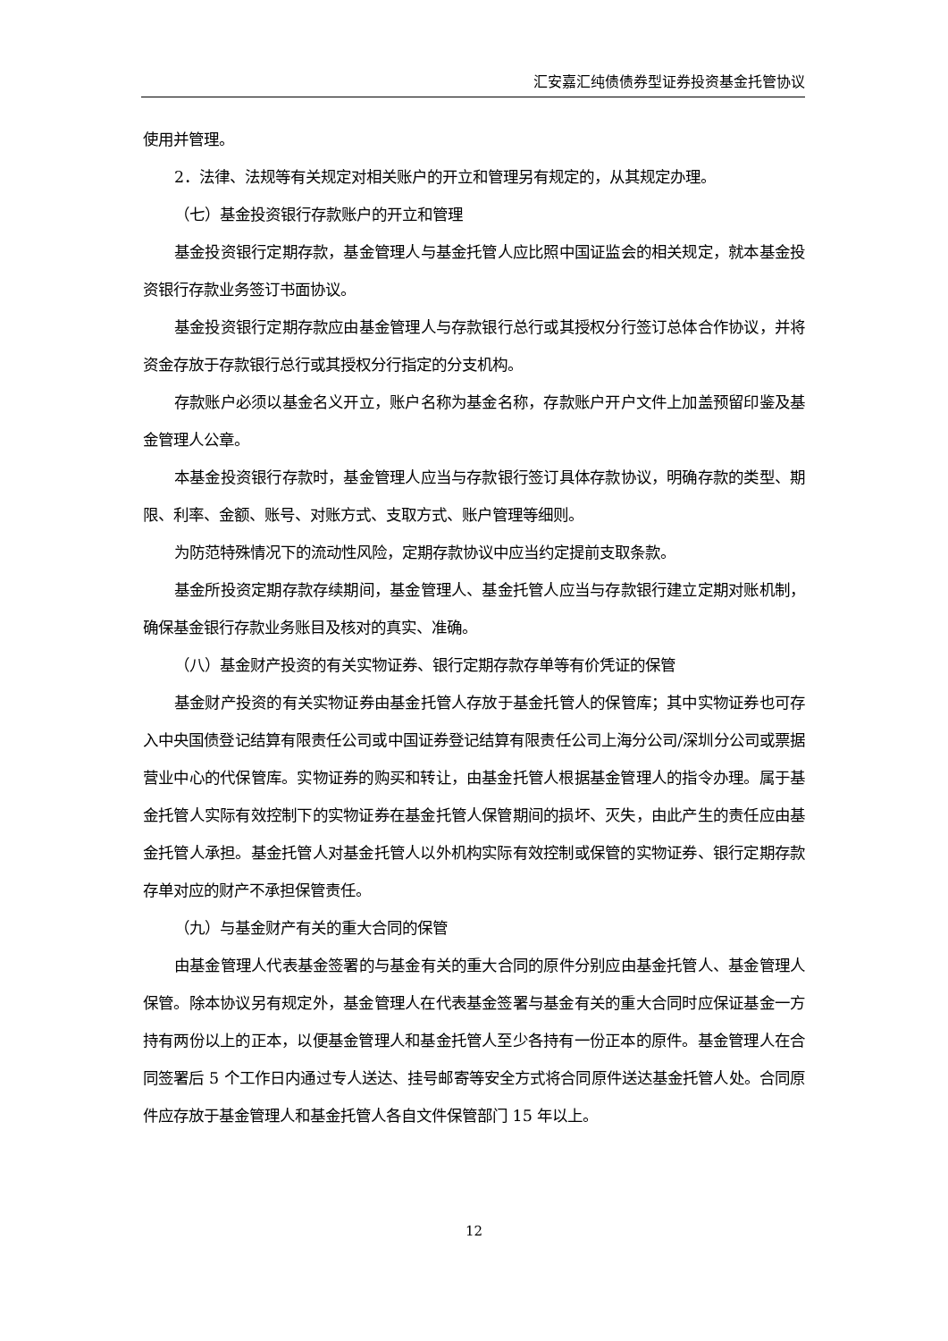汇安嘉汇纯债债券型证券投资基金托管协议
使用并管理。
2．法律、法规等有关规定对相关账户的开立和管理另有规定的，从其规定办理。
（七）基金投资银行存款账户的开立和管理
基金投资银行定期存款，基金管理人与基金托管人应比照中国证监会的相关规定，就本基金投资银行存款业务签订书面协议。
基金投资银行定期存款应由基金管理人与存款银行总行或其授权分行签订总体合作协议，并将资金存放于存款银行总行或其授权分行指定的分支机构。
存款账户必须以基金名义开立，账户名称为基金名称，存款账户开户文件上加盖预留印鉴及基金管理人公章。
本基金投资银行存款时，基金管理人应当与存款银行签订具体存款协议，明确存款的类型、期限、利率、金额、账号、对账方式、支取方式、账户管理等细则。
为防范特殊情况下的流动性风险，定期存款协议中应当约定提前支取条款。
基金所投资定期存款存续期间，基金管理人、基金托管人应当与存款银行建立定期对账机制，确保基金银行存款业务账目及核对的真实、准确。
（八）基金财产投资的有关实物证券、银行定期存款存单等有价凭证的保管
基金财产投资的有关实物证券由基金托管人存放于基金托管人的保管库；其中实物证券也可存入中央国债登记结算有限责任公司或中国证券登记结算有限责任公司上海分公司/深圳分公司或票据营业中心的代保管库。实物证券的购买和转让，由基金托管人根据基金管理人的指令办理。属于基金托管人实际有效控制下的实物证券在基金托管人保管期间的损坏、灭失，由此产生的责任应由基金托管人承担。基金托管人对基金托管人以外机构实际有效控制或保管的实物证券、银行定期存款存单对应的财产不承担保管责任。
（九）与基金财产有关的重大合同的保管
由基金管理人代表基金签署的与基金有关的重大合同的原件分别应由基金托管人、基金管理人保管。除本协议另有规定外，基金管理人在代表基金签署与基金有关的重大合同时应保证基金一方持有两份以上的正本，以便基金管理人和基金托管人至少各持有一份正本的原件。基金管理人在合同签署后 5 个工作日内通过专人送达、挂号邮寄等安全方式将合同原件送达基金托管人处。合同原件应存放于基金管理人和基金托管人各自文件保管部门 15 年以上。
12